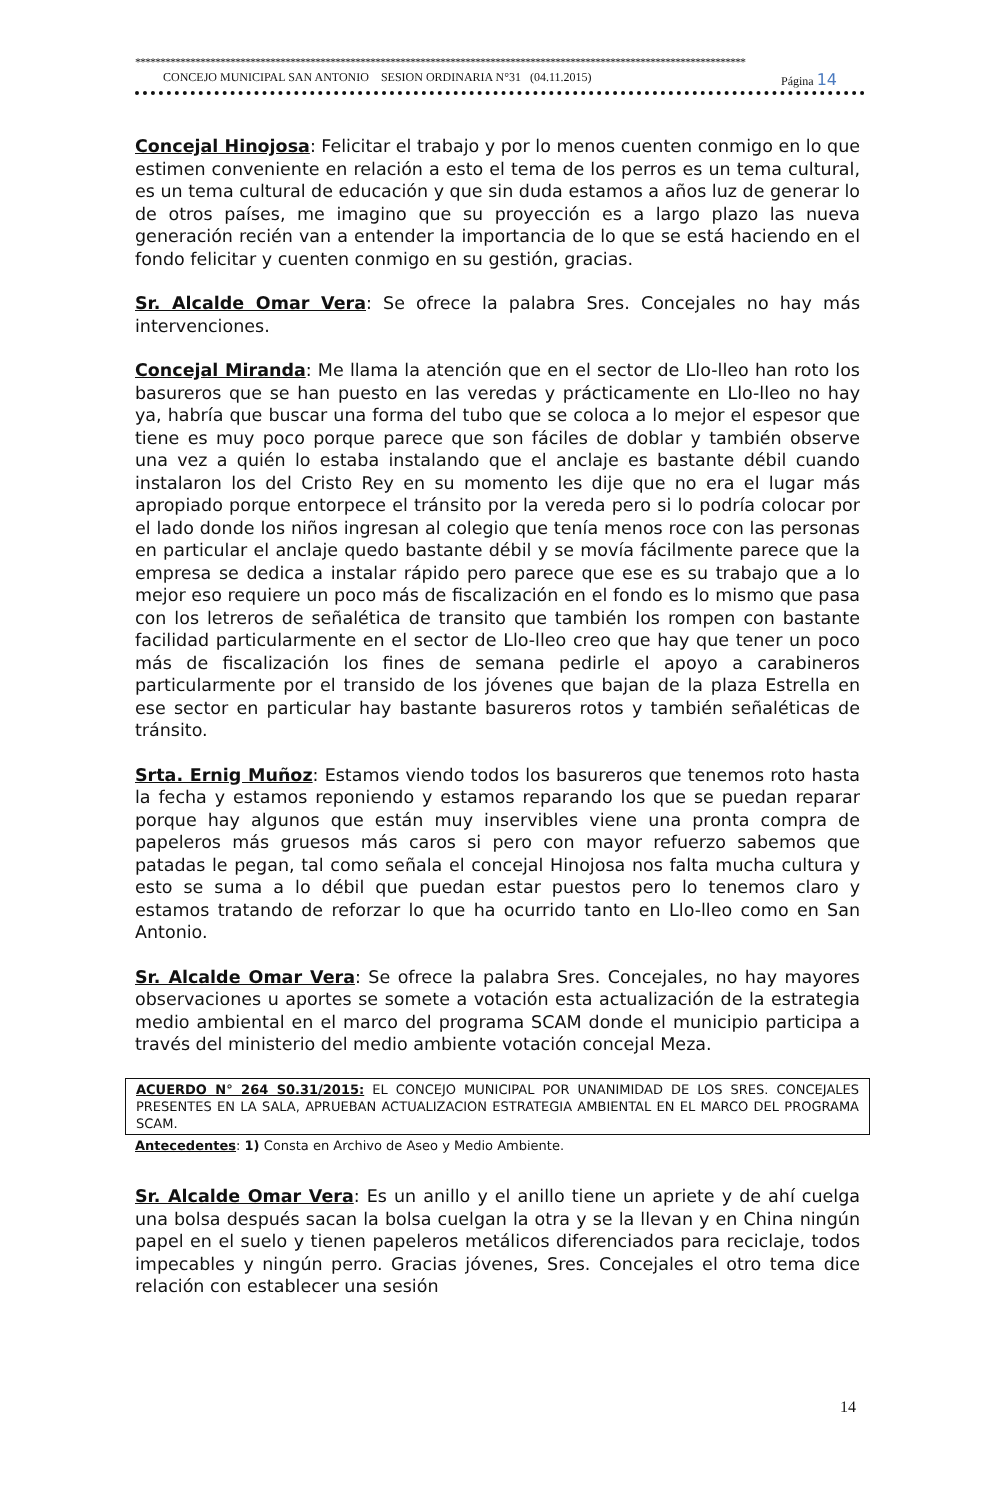**************************************************************************************************************************
CONCEJO MUNICIPAL SAN ANTONIO SESION ORDINARIA N°31 (04.11.2015) Página 14
Concejal Hinojosa: Felicitar el trabajo y por lo menos cuenten conmigo en lo que estimen conveniente en relación a esto el tema de los perros es un tema cultural, es un tema cultural de educación y que sin duda estamos a años luz de generar lo de otros países, me imagino que su proyección es a largo plazo las nueva generación recién van a entender la importancia de lo que se está haciendo en el fondo felicitar y cuenten conmigo en su gestión, gracias.
Sr. Alcalde Omar Vera: Se ofrece la palabra Sres. Concejales no hay más intervenciones.
Concejal Miranda: Me llama la atención que en el sector de Llo-lleo han roto los basureros que se han puesto en las veredas y prácticamente en Llo-lleo no hay ya, habría que buscar una forma del tubo que se coloca a lo mejor el espesor que tiene es muy poco porque parece que son fáciles de doblar y también observe una vez a quién lo estaba instalando que el anclaje es bastante débil cuando instalaron los del Cristo Rey en su momento les dije que no era el lugar más apropiado porque entorpece el tránsito por la vereda pero si lo podría colocar por el lado donde los niños ingresan al colegio que tenía menos roce con las personas en particular el anclaje quedo bastante débil y se movía fácilmente parece que la empresa se dedica a instalar rápido pero parece que ese es su trabajo que a lo mejor eso requiere un poco más de fiscalización en el fondo es lo mismo que pasa con los letreros de señalética de transito que también los rompen con bastante facilidad particularmente en el sector de Llo-lleo creo que hay que tener un poco más de fiscalización los fines de semana pedirle el apoyo a carabineros particularmente por el transido de los jóvenes que bajan de la plaza Estrella en ese sector en particular hay bastante basureros rotos y también señaléticas de tránsito.
Srta. Ernig Muñoz: Estamos viendo todos los basureros que tenemos roto hasta la fecha y estamos reponiendo y estamos reparando los que se puedan reparar porque hay algunos que están muy inservibles viene una pronta compra de papeleros más gruesos más caros si pero con mayor refuerzo sabemos que patadas le pegan, tal como señala el concejal Hinojosa nos falta mucha cultura y esto se suma a lo débil que puedan estar puestos pero lo tenemos claro y estamos tratando de reforzar lo que ha ocurrido tanto en Llo-lleo como en San Antonio.
Sr. Alcalde Omar Vera: Se ofrece la palabra Sres. Concejales, no hay mayores observaciones u aportes se somete a votación esta actualización de la estrategia medio ambiental en el marco del programa SCAM donde el municipio participa a través del ministerio del medio ambiente votación concejal Meza.
ACUERDO N° 264 S0.31/2015: EL CONCEJO MUNICIPAL POR UNANIMIDAD DE LOS SRES. CONCEJALES PRESENTES EN LA SALA, APRUEBAN ACTUALIZACION ESTRATEGIA AMBIENTAL EN EL MARCO DEL PROGRAMA SCAM.
Antecedentes: 1) Consta en Archivo de Aseo y Medio Ambiente.
Sr. Alcalde Omar Vera: Es un anillo y el anillo tiene un apriete y de ahí cuelga una bolsa después sacan la bolsa cuelgan la otra y se la llevan y en China ningún papel en el suelo y tienen papeleros metálicos diferenciados para reciclaje, todos impecables y ningún perro. Gracias jóvenes, Sres. Concejales el otro tema dice relación con establecer una sesión
14